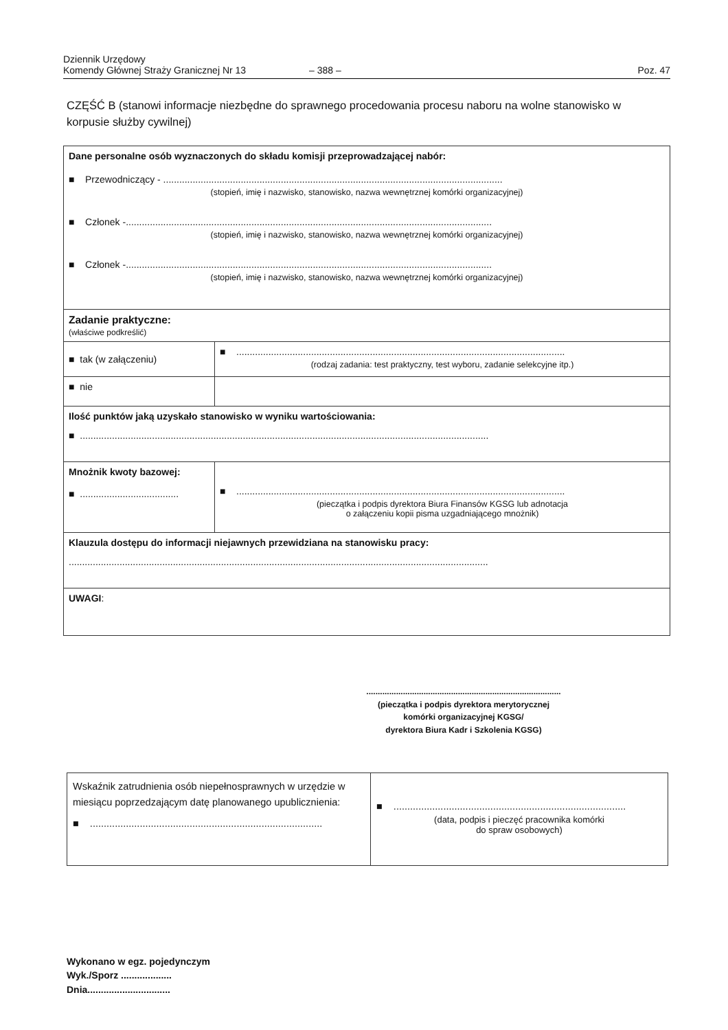Dziennik Urzędowy
Komendy Głównej Straży Granicznej Nr 13
– 388 –
Poz. 47
CZĘŚĆ B (stanowi informacje niezbędne do sprawnego procedowania procesu naboru na wolne stanowisko w korpusie służby cywilnej)
| Dane personalne osób wyznaczonych do składu komisji przeprowadzającej nabór: ■ Przewodniczący - ............................................................................................................................... (stopień, imię i nazwisko, stanowisko, nazwa wewnętrznej komórki organizacyjnej) ■ Członek -......................................................................................................................................... (stopień, imię i nazwisko, stanowisko, nazwa wewnętrznej komórki organizacyjnej) ■ Członek -......................................................................................................................................... (stopień, imię i nazwisko, stanowisko, nazwa wewnętrznej komórki organizacyjnej) | |
| Zadanie praktyczne: (właściwe podkreślić) | |
| ■ tak (w załączeniu) | ■ ........................................................................................................................... (rodzaj zadania: test praktyczny, test wyboru, zadanie selekcyjne itp.) |
| ■ nie | |
| Ilość punktów jaką uzyskało stanowisko w wyniku wartościowania: ■ ......................................................................................................................................................... | |
| Mnożnik kwoty bazowej: ■ ..................................... | ■ ........................................................................................................................... (pieczątka i podpis dyrektora Biura Finansów KGSG lub adnotacja o załączeniu kopii pisma uzgadniającego mnożnik) |
| Klauzula dostępu do informacji niejawnych przewidziana na stanowisku pracy: ............................................................................................................................................................. | |
| UWAGI : | |
.....................................................................................
(pieczątka i podpis dyrektora merytorycznej
komórki organizacyjnej KGSG/
dyrektora Biura Kadr i Szkolenia KGSG)
| Wskaźnik zatrudnienia osób niepełnosprawnych w urzędzie w miesiącu poprzedzającym datę planowanego upublicznienia: ■ .................................................................................... | ■ .................................................................................... (data, podpis i pieczęć pracownika komórki do spraw osobowych) |
Wykonano w egz. pojedynczym
Wyk./Sporz ...................
Dnia...............................